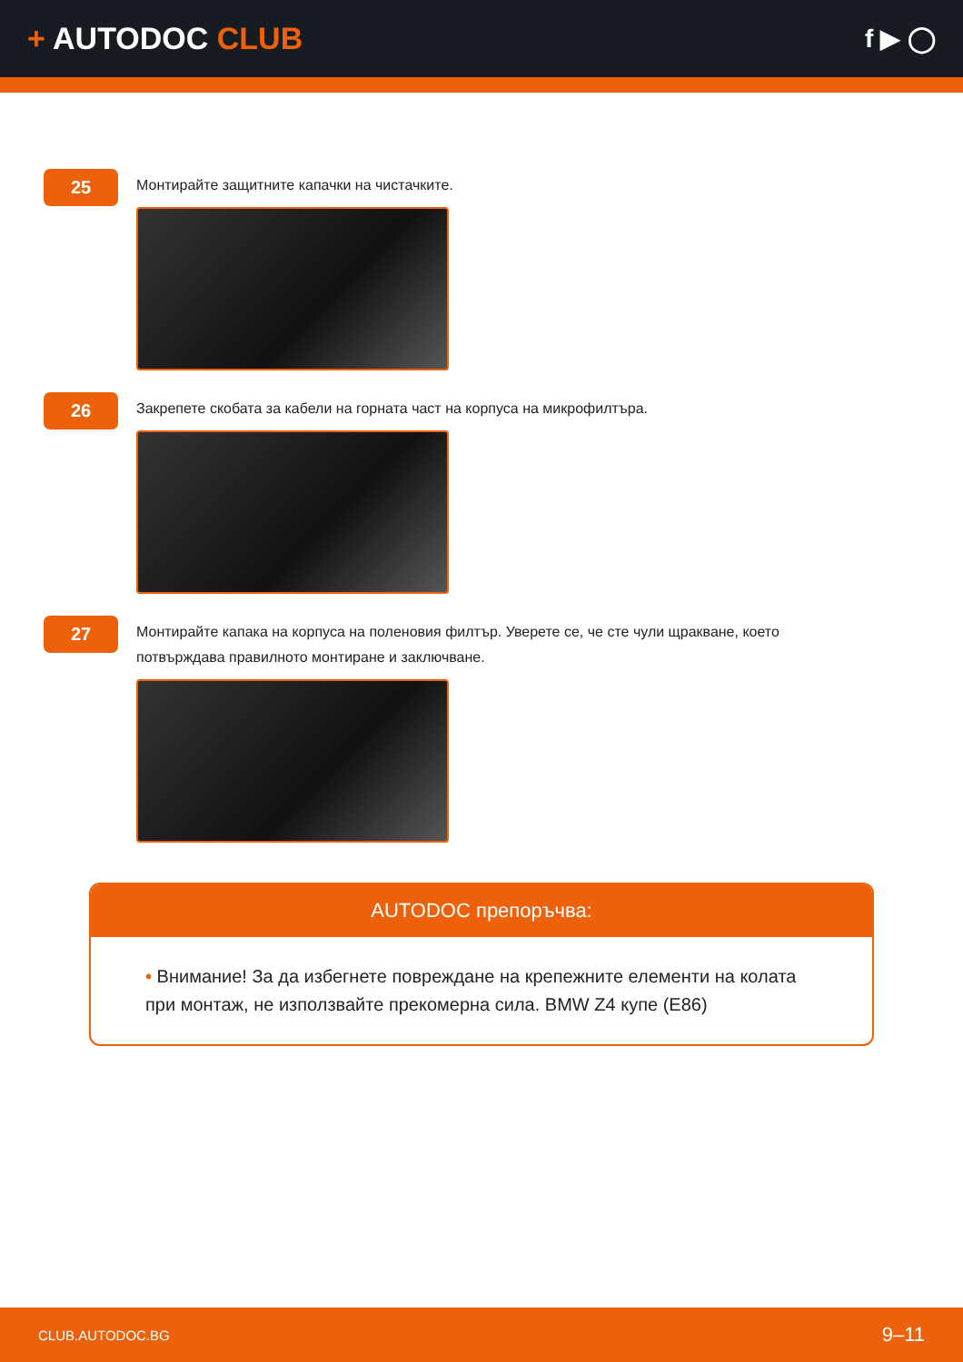+ AUTODOC CLUB
f ▶ ◯
25
Монтирайте защитните капачки на чистачките.
26
Закрепете скобата за кабели на горната част на корпуса на микрофилтъра.
27
Монтирайте капака на корпуса на поленовия филтър. Уверете се, че сте чули щракване, което потвърждава правилното монтиране и заключване.
AUTODOC препоръчва:
• Внимание! За да избегнете повреждане на крепежните елементи на колата при монтаж, не използвайте прекомерна сила. BMW Z4 купе (E86)
CLUB.AUTODOC.BG 9–11